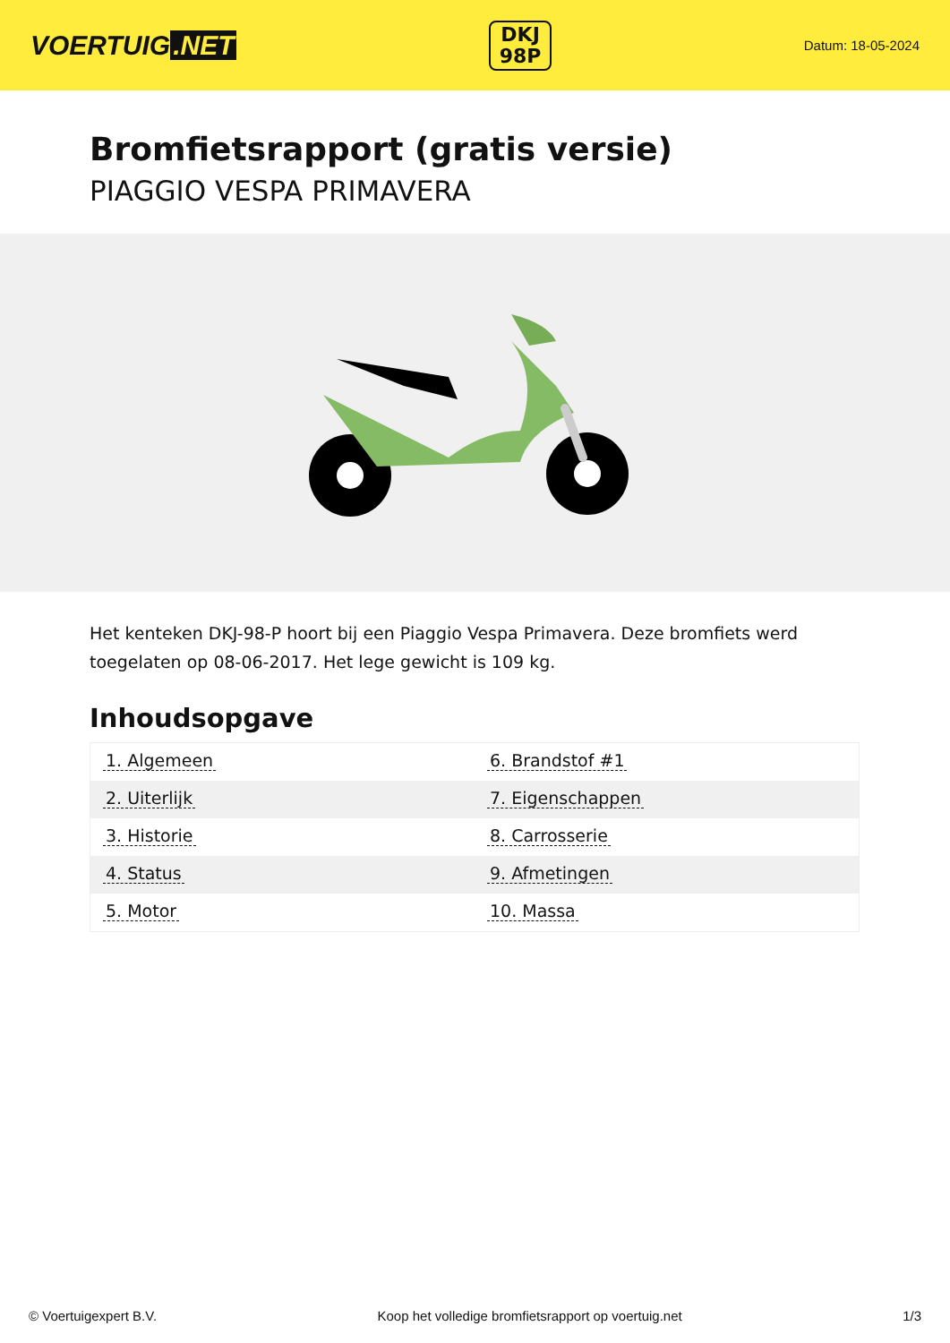VOERTUIG.NET
DKJ
98P
Datum: 18-05-2024
Bromfietsrapport (gratis versie)
PIAGGIO VESPA PRIMAVERA
Het kenteken DKJ-98-P hoort bij een Piaggio Vespa Primavera. Deze bromfiets werd toegelaten op 08-06-2017. Het lege gewicht is 109 kg.
Inhoudsopgave
| 1. Algemeen | 6. Brandstof #1 |
| 2. Uiterlijk | 7. Eigenschappen |
| 3. Historie | 8. Carrosserie |
| 4. Status | 9. Afmetingen |
| 5. Motor | 10. Massa |
© Voertuigexpert B.V. Koop het volledige bromfietsrapport op voertuig.net 1/3